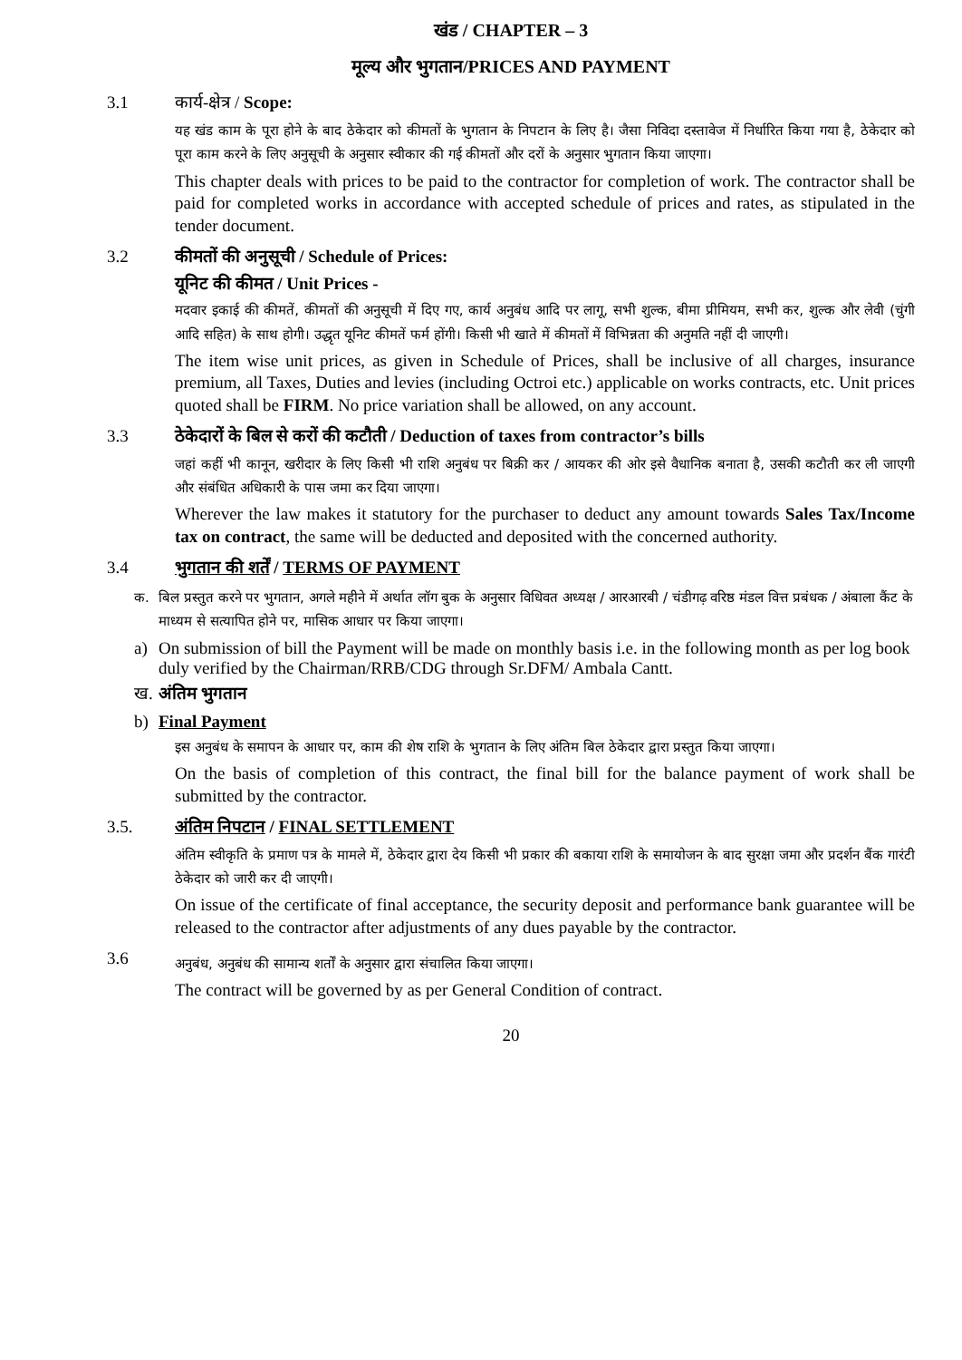खंड / CHAPTER – 3
मूल्य और भुगतान/PRICES AND PAYMENT
3.1 कार्य-क्षेत्र / Scope:
यह खंड काम के पूरा होने के बाद ठेकेदार को कीमतों के भुगतान के निपटान के लिए है। जैसा निविदा दस्तावेज में निर्धारित किया गया है, ठेकेदार को पूरा काम करने के लिए अनुसूची के अनुसार स्वीकार की गई कीमतों और दरों के अनुसार भुगतान किया जाएगा।
This chapter deals with prices to be paid to the contractor for completion of work. The contractor shall be paid for completed works in accordance with accepted schedule of prices and rates, as stipulated in the tender document.
3.2 कीमतों की अनुसूची / Schedule of Prices:
यूनिट की कीमत / Unit Prices -
मदवार इकाई की कीमतें, कीमतों की अनुसूची में दिए गए, कार्य अनुबंध आदि पर लागू, सभी शुल्क, बीमा प्रीमियम, सभी कर, शुल्क और लेवी (चुंगी आदि सहित) के साथ होगी। उद्धृत यूनिट कीमतें फर्म होंगी। किसी भी खाते में कीमतों में विभिन्नता की अनुमति नहीं दी जाएगी।
The item wise unit prices, as given in Schedule of Prices, shall be inclusive of all charges, insurance premium, all Taxes, Duties and levies (including Octroi etc.) applicable on works contracts, etc. Unit prices quoted shall be FIRM. No price variation shall be allowed, on any account.
3.3 ठेकेदारों के बिल से करों की कटौती / Deduction of taxes from contractor’s bills
जहां कहीं भी कानून, खरीदार के लिए किसी भी राशि अनुबंध पर बिक्री कर / आयकर की ओर इसे वैधानिक बनाता है, उसकी कटौती कर ली जाएगी और संबंधित अधिकारी के पास जमा कर दिया जाएगा।
Wherever the law makes it statutory for the purchaser to deduct any amount towards Sales Tax/Income tax on contract, the same will be deducted and deposited with the concerned authority.
3.4 भुगतान की शर्तें / TERMS OF PAYMENT
क. बिल प्रस्तुत करने पर भुगतान, अगले महीने में अर्थात लॉग बुक के अनुसार विधिवत अध्यक्ष / आरआरबी / चंडीगढ़ वरिष्ठ मंडल वित्त प्रबंधक / अंबाला कैंट के माध्यम से सत्यापित होने पर, मासिक आधार पर किया जाएगा।
a) On submission of bill the Payment will be made on monthly basis i.e. in the following month as per log book duly verified by the Chairman/RRB/CDG through Sr.DFM/ Ambala Cantt.
ख. अंतिम भुगतान
b) Final Payment
इस अनुबंध के समापन के आधार पर, काम की शेष राशि के भुगतान के लिए अंतिम बिल ठेकेदार द्वारा प्रस्तुत किया जाएगा।
On the basis of completion of this contract, the final bill for the balance payment of work shall be submitted by the contractor.
3.5. अंतिम निपटान / FINAL SETTLEMENT
अंतिम स्वीकृति के प्रमाण पत्र के मामले में, ठेकेदार द्वारा देय किसी भी प्रकार की बकाया राशि के समायोजन के बाद सुरक्षा जमा और प्रदर्शन बैंक गारंटी ठेकेदार को जारी कर दी जाएगी।
On issue of the certificate of final acceptance, the security deposit and performance bank guarantee will be released to the contractor after adjustments of any dues payable by the contractor.
3.6
अनुबंध, अनुबंध की सामान्य शर्तों के अनुसार द्वारा संचालित किया जाएगा।
The contract will be governed by as per General Condition of contract.
20